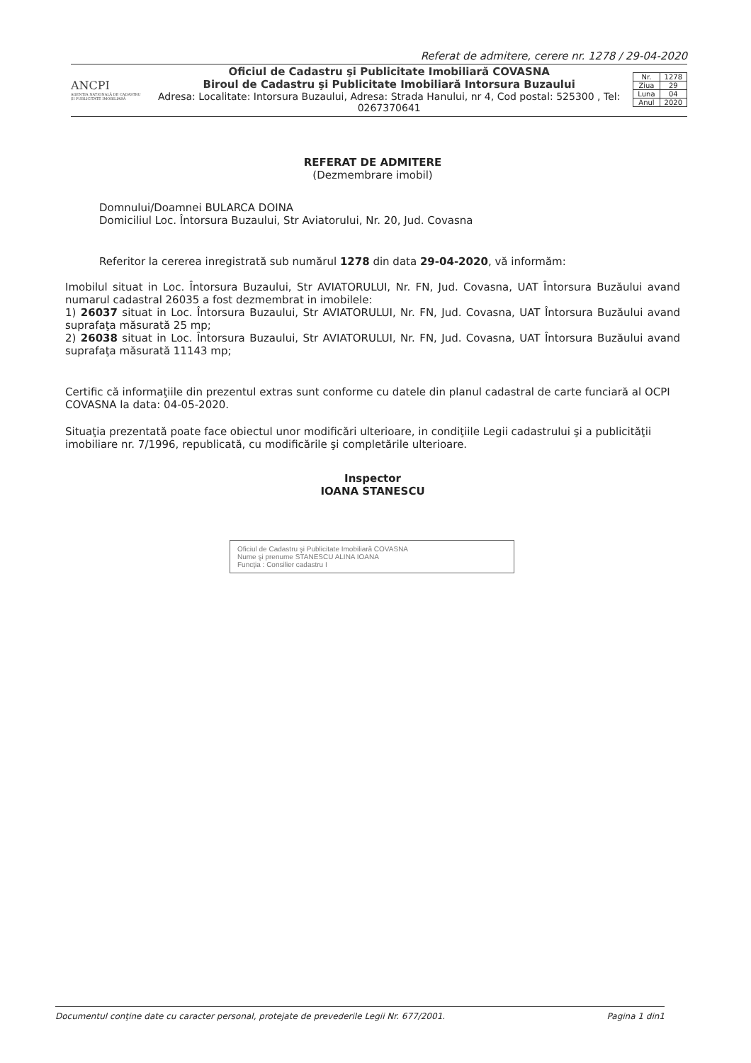Referat de admitere, cerere nr. 1278 / 29-04-2020
ANCPI
AGENȚIA NAȚIONALĂ DE CADASTRU ȘI PUBLICITATE IMOBILIARĂ
Oficiul de Cadastru şi Publicitate Imobiliară COVASNA
Biroul de Cadastru şi Publicitate Imobiliară Intorsura Buzaului
Adresa: Localitate: Intorsura Buzaului, Adresa: Strada Hanului, nr 4, Cod postal: 525300 , Tel: 0267370641
| Nr. | 1278 |
| Ziua | 29 |
| Luna | 04 |
| Anul | 2020 |
REFERAT DE ADMITERE
(Dezmembrare imobil)
Domnului/Doamnei BULARCA DOINA
Domiciliul Loc. Întorsura Buzaului, Str Aviatorului, Nr. 20, Jud. Covasna
Referitor la cererea inregistrată sub numărul 1278 din data 29-04-2020, vă informăm:
Imobilul situat in Loc. Întorsura Buzaului, Str AVIATORULUI, Nr. FN, Jud. Covasna, UAT Întorsura Buzăului avand numarul cadastral 26035 a fost dezmembrat in imobilele:
1) 26037 situat in Loc. Întorsura Buzaului, Str AVIATORULUI, Nr. FN, Jud. Covasna, UAT Întorsura Buzăului avand suprafaţa măsurată 25 mp;
2) 26038 situat in Loc. Întorsura Buzaului, Str AVIATORULUI, Nr. FN, Jud. Covasna, UAT Întorsura Buzăului avand suprafaţa măsurată 11143 mp;
Certific că informaţiile din prezentul extras sunt conforme cu datele din planul cadastral de carte funciară al OCPI COVASNA la data: 04-05-2020.
Situaţia prezentată poate face obiectul unor modificări ulterioare, in condiţiile Legii cadastrului şi a publicităţii imobiliare nr. 7/1996, republicată, cu modificările şi completările ulterioare.
Inspector
IOANA STANESCU
Oficiul de Cadastru şi Publicitate Imobiliară COVASNA
Nume şi prenume STANESCU ALINA IOANA
Funcţia : Consilier cadastru I
Documentul conţine date cu caracter personal, protejate de prevederile Legii Nr. 677/2001. Pagina 1 din1